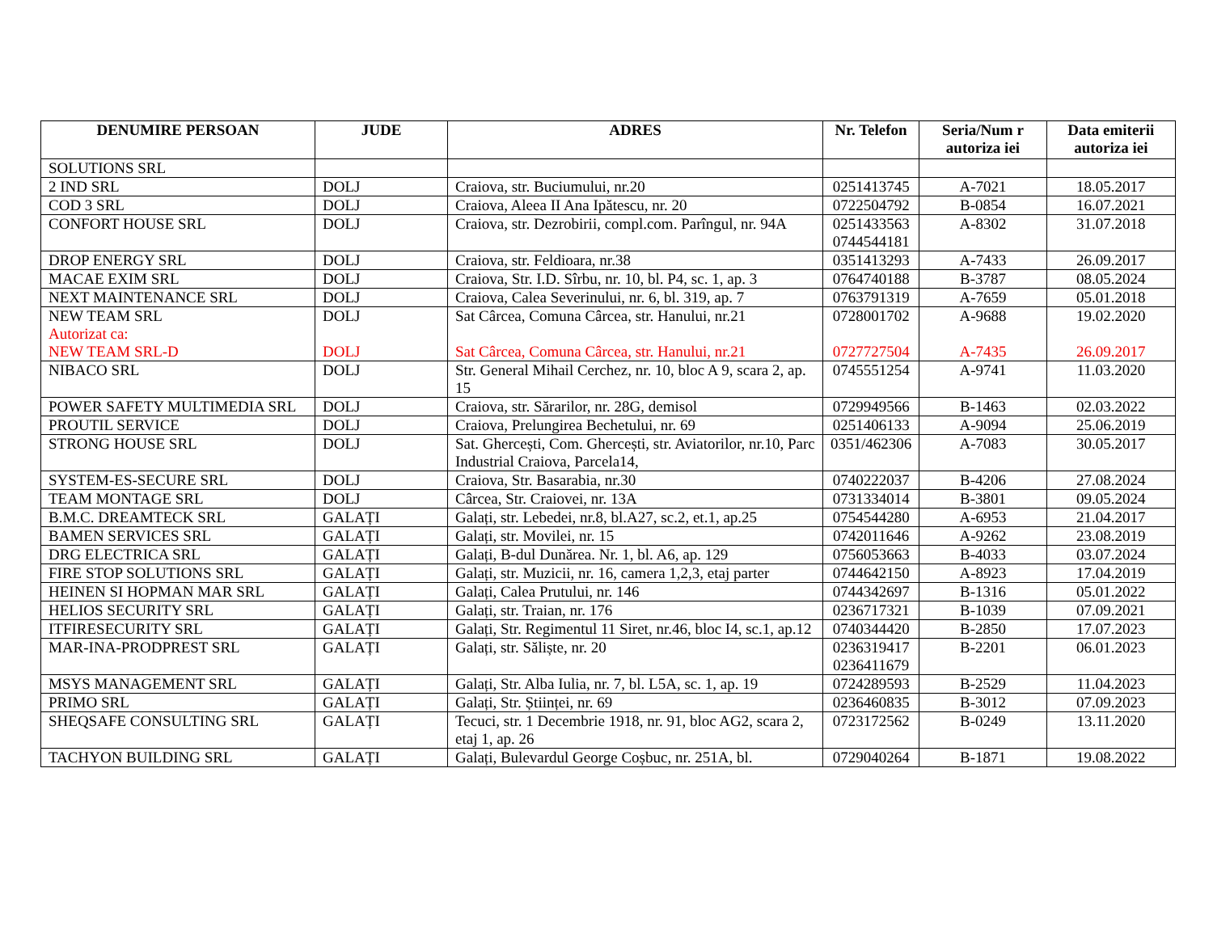| DENUMIRE PERSOAN | JUDE | ADRES | Nr. Telefon | Seria/Num r autoriza iei | Data emiterii autoriza iei |
| --- | --- | --- | --- | --- | --- |
| SOLUTIONS SRL | | | | | |
| 2 IND SRL | DOLJ | Craiova, str. Buciumului, nr.20 | 0251413745 | A-7021 | 18.05.2017 |
| COD 3 SRL | DOLJ | Craiova, Aleea II Ana Ipătescu, nr. 20 | 0722504792 | B-0854 | 16.07.2021 |
| CONFORT HOUSE SRL | DOLJ | Craiova, str. Dezrobirii, compl.com. Parîngul, nr. 94A | 0251433563 0744544181 | A-8302 | 31.07.2018 |
| DROP ENERGY SRL | DOLJ | Craiova, str. Feldioara, nr.38 | 0351413293 | A-7433 | 26.09.2017 |
| MACAE EXIM SRL | DOLJ | Craiova, Str. I.D. Sîrbu, nr. 10, bl. P4, sc. 1, ap. 3 | 0764740188 | B-3787 | 08.05.2024 |
| NEXT MAINTENANCE SRL | DOLJ | Craiova, Calea Severinului, nr. 6, bl. 319, ap. 7 | 0763791319 | A-7659 | 05.01.2018 |
| NEW TEAM SRL Autorizat ca: NEW TEAM SRL-D | DOLJ DOLJ | Sat Cârcea, Comuna Cârcea, str. Hanului, nr.21 Sat Cârcea, Comuna Cârcea, str. Hanului, nr.21 | 0728001702 0727727504 | A-9688 A-7435 | 19.02.2020 26.09.2017 |
| NIBACO SRL | DOLJ | Str. General Mihail Cerchez, nr. 10, bloc A 9, scara 2, ap. 15 | 0745551254 | A-9741 | 11.03.2020 |
| POWER SAFETY MULTIMEDIA SRL | DOLJ | Craiova, str. Sărarilor, nr. 28G, demisol | 0729949566 | B-1463 | 02.03.2022 |
| PROUTIL SERVICE | DOLJ | Craiova, Prelungirea Bechetului, nr. 69 | 0251406133 | A-9094 | 25.06.2019 |
| STRONG HOUSE SRL | DOLJ | Sat. Ghercești, Com. Ghercești, str. Aviatorilor, nr.10, Parc Industrial Craiova, Parcela14, | 0351/462306 | A-7083 | 30.05.2017 |
| SYSTEM-ES-SECURE SRL | DOLJ | Craiova, Str. Basarabia, nr.30 | 0740222037 | B-4206 | 27.08.2024 |
| TEAM MONTAGE SRL | DOLJ | Cârcea, Str. Craiovei, nr. 13A | 0731334014 | B-3801 | 09.05.2024 |
| B.M.C. DREAMTECK SRL | GALAȚI | Galați, str. Lebedei, nr.8, bl.A27, sc.2, et.1, ap.25 | 0754544280 | A-6953 | 21.04.2017 |
| BAMEN SERVICES SRL | GALAȚI | Galați, str. Movilei, nr. 15 | 0742011646 | A-9262 | 23.08.2019 |
| DRG ELECTRICA SRL | GALAȚI | Galați, B-dul Dunărea. Nr. 1, bl. A6, ap. 129 | 0756053663 | B-4033 | 03.07.2024 |
| FIRE STOP SOLUTIONS SRL | GALAȚI | Galați, str. Muzicii, nr. 16, camera 1,2,3, etaj parter | 0744642150 | A-8923 | 17.04.2019 |
| HEINEN SI HOPMAN MAR SRL | GALAȚI | Galați, Calea Prutului, nr. 146 | 0744342697 | B-1316 | 05.01.2022 |
| HELIOS SECURITY SRL | GALAȚI | Galați, str. Traian, nr. 176 | 0236717321 | B-1039 | 07.09.2021 |
| ITFIRESECURITY SRL | GALAȚI | Galați, Str. Regimentul 11 Siret, nr.46, bloc I4, sc.1, ap.12 | 0740344420 | B-2850 | 17.07.2023 |
| MAR-INA-PRODPREST SRL | GALAȚI | Galați, str. Săliște, nr. 20 | 0236319417 0236411679 | B-2201 | 06.01.2023 |
| MSYS MANAGEMENT SRL | GALAȚI | Galați, Str. Alba Iulia, nr. 7, bl. L5A, sc. 1, ap. 19 | 0724289593 | B-2529 | 11.04.2023 |
| PRIMO SRL | GALAȚI | Galați, Str. Științei, nr. 69 | 0236460835 | B-3012 | 07.09.2023 |
| SHEQSAFE CONSULTING SRL | GALAȚI | Tecuci, str. 1 Decembrie 1918, nr. 91, bloc AG2, scara 2, etaj 1, ap. 26 | 0723172562 | B-0249 | 13.11.2020 |
| TACHYON BUILDING SRL | GALAȚI | Galați, Bulevardul George Coșbuc, nr. 251A, bl. | 0729040264 | B-1871 | 19.08.2022 |